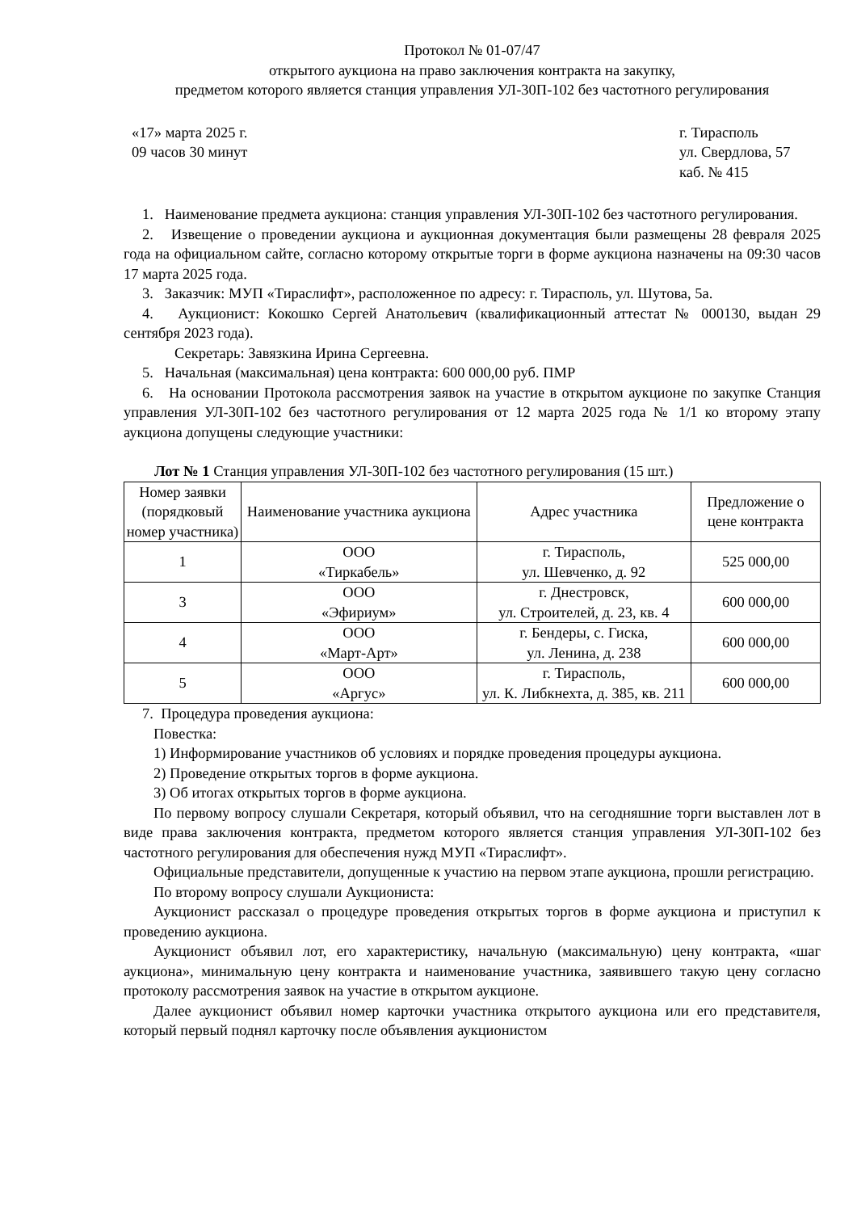Протокол № 01-07/47
открытого аукциона на право заключения контракта на закупку,
предметом которого является станция управления УЛ-30П-102 без частотного регулирования
«17» марта 2025 г.
09 часов 30 минут
г. Тирасполь
ул. Свердлова, 57
каб. № 415
1. Наименование предмета аукциона: станция управления УЛ-30П-102 без частотного регулирования.
2. Извещение о проведении аукциона и аукционная документация были размещены 28 февраля 2025 года на официальном сайте, согласно которому открытые торги в форме аукциона назначены на 09:30 часов 17 марта 2025 года.
3. Заказчик: МУП «Тираслифт», расположенное по адресу: г. Тирасполь, ул. Шутова, 5а.
4. Аукционист: Кокошко Сергей Анатольевич (квалификационный аттестат № 000130, выдан 29 сентября 2023 года).
Секретарь: Завязкина Ирина Сергеевна.
5. Начальная (максимальная) цена контракта: 600 000,00 руб. ПМР
6. На основании Протокола рассмотрения заявок на участие в открытом аукционе по закупке Станция управления УЛ-30П-102 без частотного регулирования от 12 марта 2025 года № 1/1 ко второму этапу аукциона допущены следующие участники:
Лот № 1 Станция управления УЛ-30П-102 без частотного регулирования (15 шт.)
| Номер заявки (порядковый номер участника) | Наименование участника аукциона | Адрес участника | Предложение о цене контракта |
| --- | --- | --- | --- |
| 1 | ООО «Тиркабель» | г. Тирасполь, ул. Шевченко, д. 92 | 525 000,00 |
| 3 | ООО «Эфириум» | г. Днестровск, ул. Строителей, д. 23, кв. 4 | 600 000,00 |
| 4 | ООО «Март-Арт» | г. Бендеры, с. Гиска, ул. Ленина, д. 238 | 600 000,00 |
| 5 | ООО «Аргус» | г. Тирасполь, ул. К. Либкнехта, д. 385, кв. 211 | 600 000,00 |
7. Процедура проведения аукциона:
Повестка:
1) Информирование участников об условиях и порядке проведения процедуры аукциона.
2) Проведение открытых торгов в форме аукциона.
3) Об итогах открытых торгов в форме аукциона.
По первому вопросу слушали Секретаря, который объявил, что на сегодняшние торги выставлен лот в виде права заключения контракта, предметом которого является станция управления УЛ-30П-102 без частотного регулирования для обеспечения нужд МУП «Тираслифт».
Официальные представители, допущенные к участию на первом этапе аукциона, прошли регистрацию.
По второму вопросу слушали Аукциониста:
Аукционист рассказал о процедуре проведения открытых торгов в форме аукциона и приступил к проведению аукциона.
Аукционист объявил лот, его характеристику, начальную (максимальную) цену контракта, «шаг аукциона», минимальную цену контракта и наименование участника, заявившего такую цену согласно протоколу рассмотрения заявок на участие в открытом аукционе.
Далее аукционист объявил номер карточки участника открытого аукциона или его представителя, который первый поднял карточку после объявления аукционистом